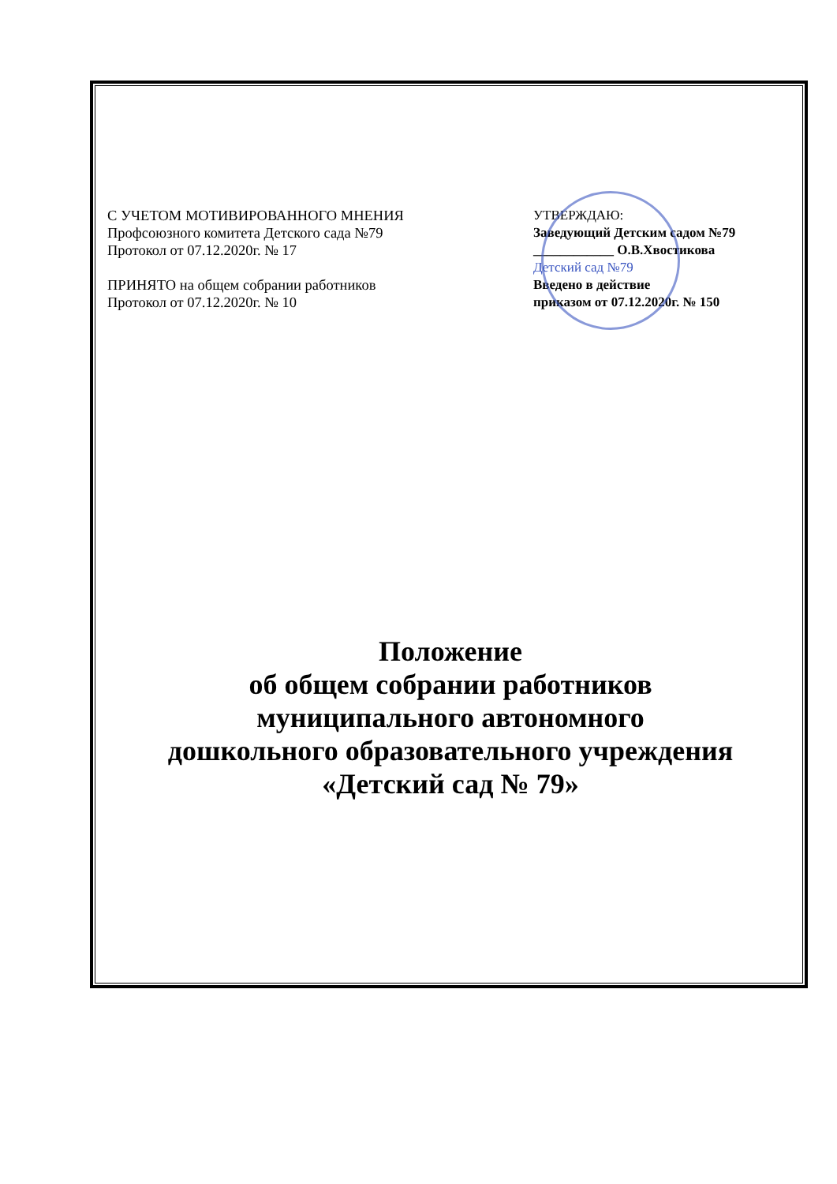С УЧЕТОМ МОТИВИРОВАННОГО МНЕНИЯ
Профсоюзного комитета Детского сада №79
Протокол от 07.12.2020г. № 17
ПРИНЯТО на общем собрании работников
Протокол от 07.12.2020г. № 10
УТВЕРЖДАЮ:
Заведующий Детским садом №79
____________ О.В.Хвостикова
Детский сад №79
Введено в действие
приказом от 07.12.2020г. № 150
Положение
об общем собрании работников
муниципального автономного
дошкольного образовательного учреждения
«Детский сад № 79»